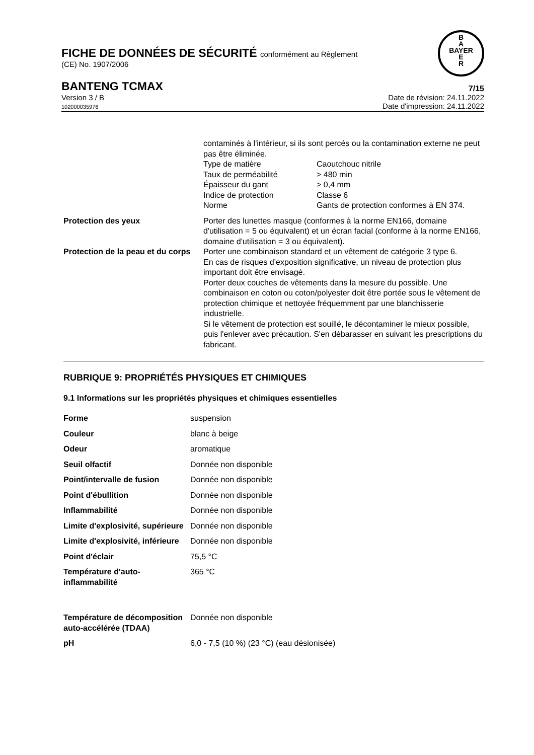B
A
BAYER
E
R
FICHE DE DONNÉES DE SÉCURITÉ conformément au Règlement
(CE) No. 1907/2006
BANTENG TCMAX 7/15
Version 3 / B
102000035976
Date de révision: 24.11.2022
Date d'impression: 24.11.2022
| | contaminés à l'intérieur, si ils sont percés ou la contamination externe ne peut pas être éliminée. / Type de matière / Caoutchouc nitrile / / Taux de perméabilité / > 480 min / / Épaisseur du gant / > 0,4 mm / / Indice de protection / Classe 6 / / Norme / Gants de protection conformes à EN 374. / |
| Protection des yeux | Porter des lunettes masque (conformes à la norme EN166, domaine d'utilisation = 5 ou équivalent) et un écran facial (conforme à la norme EN166, domaine d'utilisation = 3 ou équivalent). |
| Protection de la peau et du corps | Porter une combinaison standard et un vêtement de catégorie 3 type 6. En cas de risques d’exposition significative, un niveau de protection plus important doit être envisagé. Porter deux couches de vêtements dans la mesure du possible. Une combinaison en coton ou coton/polyester doit être portée sous le vêtement de protection chimique et nettoyée fréquemment par une blanchisserie industrielle. Si le vêtement de protection est souillé, le décontaminer le mieux possible, puis l'enlever avec précaution. S'en débarasser en suivant les prescriptions du fabricant. |
RUBRIQUE 9: PROPRIÉTÉS PHYSIQUES ET CHIMIQUES
9.1 Informations sur les propriétés physiques et chimiques essentielles
| Forme | suspension |
| Couleur | blanc à beige |
| Odeur | aromatique |
| Seuil olfactif | Donnée non disponible |
| Point/intervalle de fusion | Donnée non disponible |
| Point d'ébullition | Donnée non disponible |
| Inflammabilité | Donnée non disponible |
| Limite d'explosivité, supérieure | Donnée non disponible |
| Limite d'explosivité, inférieure | Donnée non disponible |
| Point d'éclair | 75,5 °C |
| Température d'auto-inflammabilité | 365 °C |
| Température de décomposition auto-accélérée (TDAA) | Donnée non disponible |
| pH | 6,0 - 7,5 (10 %) (23 °C) (eau désionisée) |